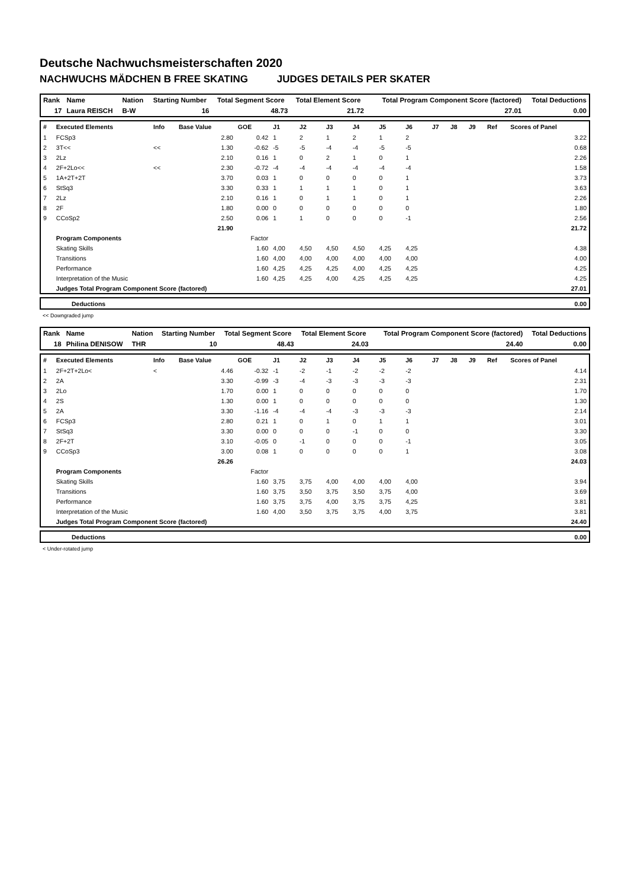Deutsche Nachwuchsmeisterschaften 2020
NACHWUCHS MÄDCHEN B FREE SKATING JUDGES DETAILS PER SKATER
| Rank | Name | Nation | Starting Number | Total Segment Score | Total Element Score | Total Program Component Score (factored) | Total Deductions |
| 17 | Laura REISCH | B-W | 16 | 48.73 | 21.72 | 27.01 | 0.00 |
| # | Executed Elements | Info | Base Value | GOE | J1 | J2 | J3 | J4 | J5 | J6 | J7 | J8 | J9 | Ref | Scores of Panel |
| --- | --- | --- | --- | --- | --- | --- | --- | --- | --- | --- | --- | --- | --- | --- | --- |
| 1 | FCSp3 | | 2.80 | 0.42 | 1 | 2 | 1 | 2 | 1 | 2 | | | | | 3.22 |
| 2 | 3T<< | << | 1.30 | -0.62 | -5 | -5 | -4 | -4 | -5 | -5 | | | | | 0.68 |
| 3 | 2Lz | | 2.10 | 0.16 | 1 | 0 | 2 | 1 | 0 | 1 | | | | | 2.26 |
| 4 | 2F+2Lo<< | << | 2.30 | -0.72 | -4 | -4 | -4 | -4 | -4 | -4 | | | | | 1.58 |
| 5 | 1A+2T+2T | | 3.70 | 0.03 | 1 | 0 | 0 | 0 | 0 | 1 | | | | | 3.73 |
| 6 | StSq3 | | 3.30 | 0.33 | 1 | 1 | 1 | 1 | 0 | 1 | | | | | 3.63 |
| 7 | 2Lz | | 2.10 | 0.16 | 1 | 0 | 1 | 1 | 0 | 1 | | | | | 2.26 |
| 8 | 2F | | 1.80 | 0.00 | 0 | 0 | 0 | 0 | 0 | 0 | | | | | 1.80 |
| 9 | CCoSp2 | | 2.50 | 0.06 | 1 | 1 | 0 | 0 | 0 | -1 | | | | | 2.56 |
| | | | 21.90 | | | | | | | | | | | | 21.72 |
| | Program Components | | | Factor | | | | | | | | | | | |
| | Skating Skills | | | 1.60 | 4,00 | 4,50 | 4,50 | 4,50 | 4,25 | 4,25 | | | | | 4.38 |
| | Transitions | | | 1.60 | 4,00 | 4,00 | 4,00 | 4,00 | 4,00 | 4,00 | | | | | 4.00 |
| | Performance | | | 1.60 | 4,25 | 4,25 | 4,25 | 4,00 | 4,25 | 4,25 | | | | | 4.25 |
| | Interpretation of the Music | | | 1.60 | 4,25 | 4,25 | 4,00 | 4,25 | 4,25 | 4,25 | | | | | 4.25 |
| | Judges Total Program Component Score (factored) | | | | | | | | | | | | | | 27.01 |
| | Deductions | 0.00 |
<< Downgraded jump
| Rank | Name | Nation | Starting Number | Total Segment Score | Total Element Score | Total Program Component Score (factored) | Total Deductions |
| 18 | Philina DENISOW | THR | 10 | 48.43 | 24.03 | 24.40 | 0.00 |
| # | Executed Elements | Info | Base Value | GOE | J1 | J2 | J3 | J4 | J5 | J6 | J7 | J8 | J9 | Ref | Scores of Panel |
| --- | --- | --- | --- | --- | --- | --- | --- | --- | --- | --- | --- | --- | --- | --- | --- |
| 1 | 2F+2T+2Lo< | < | 4.46 | -0.32 | -1 | -2 | -1 | -2 | -2 | -2 | | | | | 4.14 |
| 2 | 2A | | 3.30 | -0.99 | -3 | -4 | -3 | -3 | -3 | -3 | | | | | 2.31 |
| 3 | 2Lo | | 1.70 | 0.00 | 1 | 0 | 0 | 0 | 0 | 0 | | | | | 1.70 |
| 4 | 2S | | 1.30 | 0.00 | 1 | 0 | 0 | 0 | 0 | 0 | | | | | 1.30 |
| 5 | 2A | | 3.30 | -1.16 | -4 | -4 | -4 | -3 | -3 | -3 | | | | | 2.14 |
| 6 | FCSp3 | | 2.80 | 0.21 | 1 | 0 | 1 | 0 | 1 | 1 | | | | | 3.01 |
| 7 | StSq3 | | 3.30 | 0.00 | 0 | 0 | 0 | -1 | 0 | 0 | | | | | 3.30 |
| 8 | 2F+2T | | 3.10 | -0.05 | 0 | -1 | 0 | 0 | 0 | -1 | | | | | 3.05 |
| 9 | CCoSp3 | | 3.00 | 0.08 | 1 | 0 | 0 | 0 | 0 | 1 | | | | | 3.08 |
| | | | 26.26 | | | | | | | | | | | | 24.03 |
| | Program Components | | | Factor | | | | | | | | | | | |
| | Skating Skills | | | 1.60 | 3,75 | 3,75 | 4,00 | 4,00 | 4,00 | 4,00 | | | | | 3.94 |
| | Transitions | | | 1.60 | 3,75 | 3,50 | 3,75 | 3,50 | 3,75 | 4,00 | | | | | 3.69 |
| | Performance | | | 1.60 | 3,75 | 3,75 | 4,00 | 3,75 | 3,75 | 4,25 | | | | | 3.81 |
| | Interpretation of the Music | | | 1.60 | 4,00 | 3,50 | 3,75 | 3,75 | 4,00 | 3,75 | | | | | 3.81 |
| | Judges Total Program Component Score (factored) | | | | | | | | | | | | | | 24.40 |
| | Deductions | 0.00 |
< Under-rotated jump